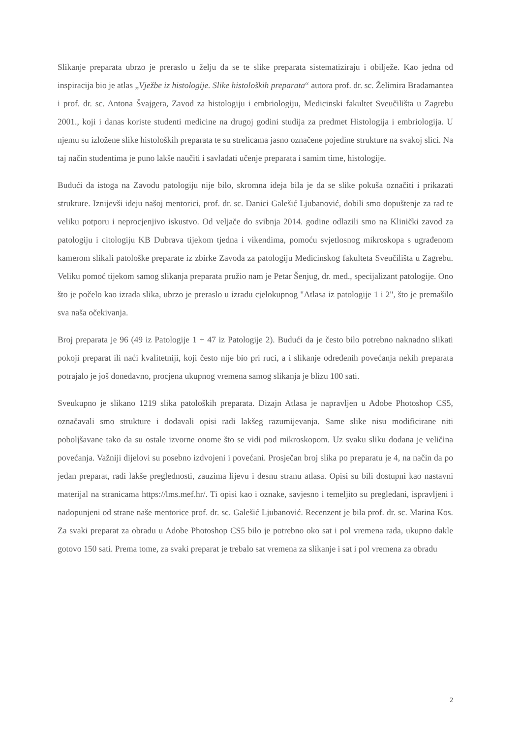Slikanje preparata ubrzo je preraslo u želju da se te slike preparata sistematiziraju i obilježe. Kao jedna od inspiracija bio je atlas „Vježbe iz histologije. Slike histoloških preparata“ autora prof. dr. sc. Želimira Bradamantea i prof. dr. sc. Antona Švajgera, Zavod za histologiju i embriologiju, Medicinski fakultet Sveučilišta u Zagrebu 2001., koji i danas koriste studenti medicine na drugoj godini studija za predmet Histologija i embriologija. U njemu su izložene slike histoloških preparata te su strelicama jasno označene pojedine strukture na svakoj slici. Na taj način studentima je puno lakše naučiti i savladati učenje preparata i samim time, histologije.
Budući da istoga na Zavodu patologiju nije bilo, skromna ideja bila je da se slike pokuša označiti i prikazati strukture. Iznijevši ideju našoj mentorici, prof. dr. sc. Danici Galešić Ljubanović, dobili smo dopuštenje za rad te veliku potporu i neprocjenjivo iskustvo. Od veljače do svibnja 2014. godine odlazili smo na Klinički zavod za patologiju i citologiju KB Dubrava tijekom tjedna i vikendima, pomoću svjetlosnog mikroskopa s ugrađenom kamerom slikali patološke preparate iz zbirke Zavoda za patologiju Medicinskog fakulteta Sveučilišta u Zagrebu. Veliku pomoć tijekom samog slikanja preparata pružio nam je Petar Šenjug, dr. med., specijalizant patologije. Ono što je počelo kao izrada slika, ubrzo je preraslo u izradu cjelokupnog "Atlasa iz patologije 1 i 2", što je premašilo sva naša očekivanja.
Broj preparata je 96 (49 iz Patologije 1 + 47 iz Patologije 2). Budući da je često bilo potrebno naknadno slikati pokoji preparat ili naći kvalitetniji, koji često nije bio pri ruci, a i slikanje određenih povećanja nekih preparata potrajalo je još donedavno, procjena ukupnog vremena samog slikanja je blizu 100 sati.
Sveukupno je slikano 1219 slika patoloških preparata. Dizajn Atlasa je napravljen u Adobe Photoshop CS5, označavali smo strukture i dodavali opisi radi lakšeg razumijevanja. Same slike nisu modificirane niti poboljšavane tako da su ostale izvorne onome što se vidi pod mikroskopom. Uz svaku sliku dodana je veličina povećanja. Važniji dijelovi su posebno izdvojeni i povećani. Prosječan broj slika po preparatu je 4, na način da po jedan preparat, radi lakše preglednosti, zauzima lijevu i desnu stranu atlasa. Opisi su bili dostupni kao nastavni materijal na stranicama https://lms.mef.hr/. Ti opisi kao i oznake, savjesno i temeljito su pregledani, ispravljeni i nadopunjeni od strane naše mentorice prof. dr. sc. Galešić Ljubanović. Recenzent je bila prof. dr. sc. Marina Kos. Za svaki preparat za obradu u Adobe Photoshop CS5 bilo je potrebno oko sat i pol vremena rada, ukupno dakle gotovo 150 sati. Prema tome, za svaki preparat je trebalo sat vremena za slikanje i sat i pol vremena za obradu
2